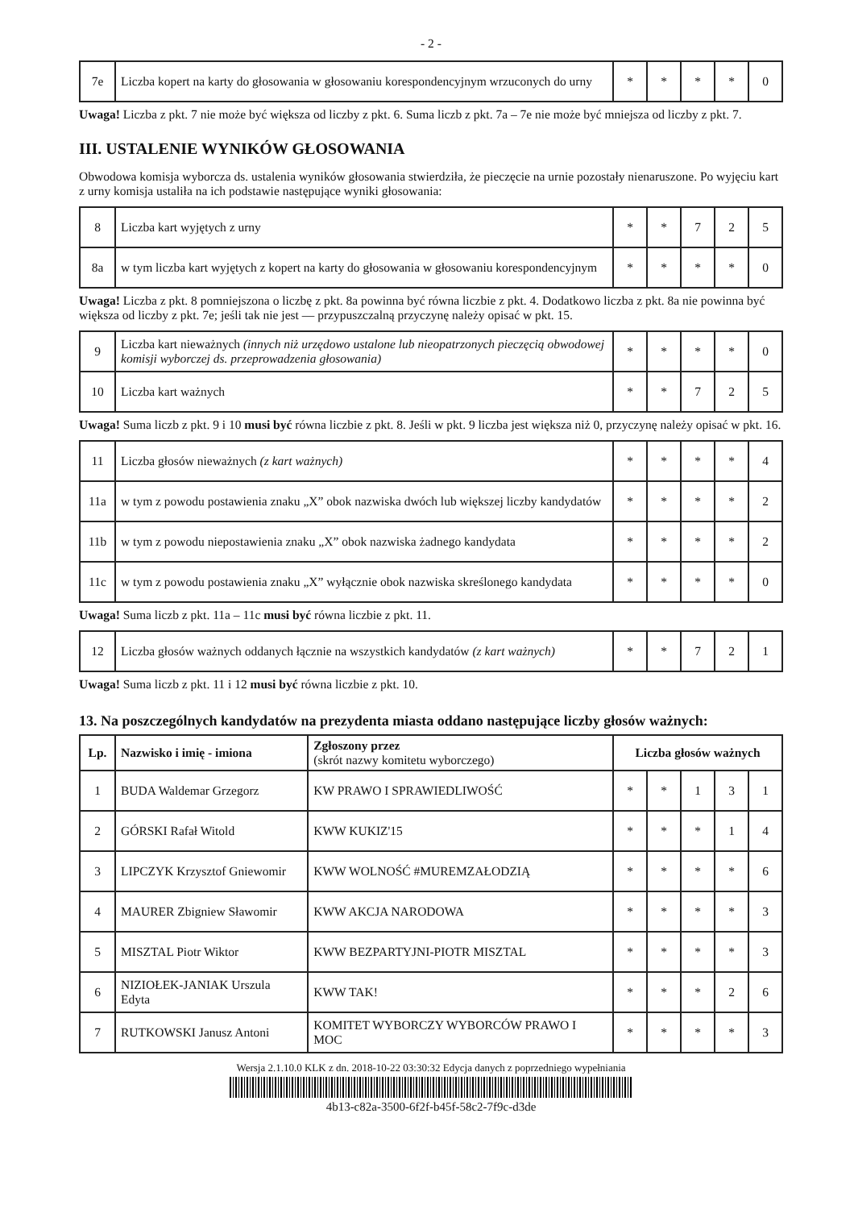- 2 -
| 7e | Liczba kopert na karty do głosowania w głosowaniu korespondencyjnym wrzuconych do urny | * | * | * | * | 0 |
Uwaga! Liczba z pkt. 7 nie może być większa od liczby z pkt. 6. Suma liczb z pkt. 7a – 7e nie może być mniejsza od liczby z pkt. 7.
III. USTALENIE WYNIKÓW GŁOSOWANIA
Obwodowa komisja wyborcza ds. ustalenia wyników głosowania stwierdziła, że pieczęcie na urnie pozostały nienaruszone. Po wyjęciu kart z urny komisja ustaliła na ich podstawie następujące wyniki głosowania:
| 8 | Liczba kart wyjętych z urny | * | * | 7 | 2 | 5 |
| 8a | w tym liczba kart wyjętych z kopert na karty do głosowania w głosowaniu korespondencyjnym | * | * | * | * | 0 |
Uwaga! Liczba z pkt. 8 pomniejszona o liczbę z pkt. 8a powinna być równa liczbie z pkt. 4. Dodatkowo liczba z pkt. 8a nie powinna być większa od liczby z pkt. 7e; jeśli tak nie jest — przypuszczalną przyczynę należy opisać w pkt. 15.
| 9 | Liczba kart nieważnych (innych niż urzędowo ustalone lub nieopatrzonych pieczęcią obwodowej komisji wyborczej ds. przeprowadzenia głosowania) | * | * | * | * | 0 |
| 10 | Liczba kart ważnych | * | * | 7 | 2 | 5 |
Uwaga! Suma liczb z pkt. 9 i 10 musi być równa liczbie z pkt. 8. Jeśli w pkt. 9 liczba jest większa niż 0, przyczynę należy opisać w pkt. 16.
| 11 | Liczba głosów nieważnych (z kart ważnych) | * | * | * | * | 4 |
| 11a | w tym z powodu postawienia znaku „X” obok nazwiska dwóch lub większej liczby kandydatów | * | * | * | * | 2 |
| 11b | w tym z powodu niepostawienia znaku „X” obok nazwiska żadnego kandydata | * | * | * | * | 2 |
| 11c | w tym z powodu postawienia znaku „X” wyłącznie obok nazwiska skreślonego kandydata | * | * | * | * | 0 |
Uwaga! Suma liczb z pkt. 11a – 11c musi być równa liczbie z pkt. 11.
| 12 | Liczba głosów ważnych oddanych łącznie na wszystkich kandydatów (z kart ważnych) | * | * | 7 | 2 | 1 |
Uwaga! Suma liczb z pkt. 11 i 12 musi być równa liczbie z pkt. 10.
13. Na poszczególnych kandydatów na prezydenta miasta oddano następujące liczby głosów ważnych:
| Lp. | Nazwisko i imię - imiona | Zgłoszony przez (skrót nazwy komitetu wyborczego) | Liczba głosów ważnych | | | | |
| --- | --- | --- | --- | --- | --- | --- | --- |
| 1 | BUDA Waldemar Grzegorz | KW PRAWO I SPRAWIEDLIWOŚĆ | * | * | 1 | 3 | 1 |
| 2 | GÓRSKI Rafał Witold | KWW KUKIZ'15 | * | * | * | 1 | 4 |
| 3 | LIPCZYK Krzysztof Gniewomir | KWW WOLNOŚĆ #MUREMZAŁODZIĄ | * | * | * | * | 6 |
| 4 | MAURER Zbigniew Sławomir | KWW AKCJA NARODOWA | * | * | * | * | 3 |
| 5 | MISZTAL Piotr Wiktor | KWW BEZPARTYJNI-PIOTR MISZTAL | * | * | * | * | 3 |
| 6 | NIZIOŁEK-JANIAK Urszula Edyta | KWW TAK! | * | * | * | 2 | 6 |
| 7 | RUTKOWSKI Janusz Antoni | KOMITET WYBORCZY WYBORCÓW PRAWO I MOC | * | * | * | * | 3 |
Wersja 2.1.10.0 KLK z dn. 2018-10-22 03:30:32 Edycja danych z poprzedniego wypełniania
4b13-c82a-3500-6f2f-b45f-58c2-7f9c-d3de